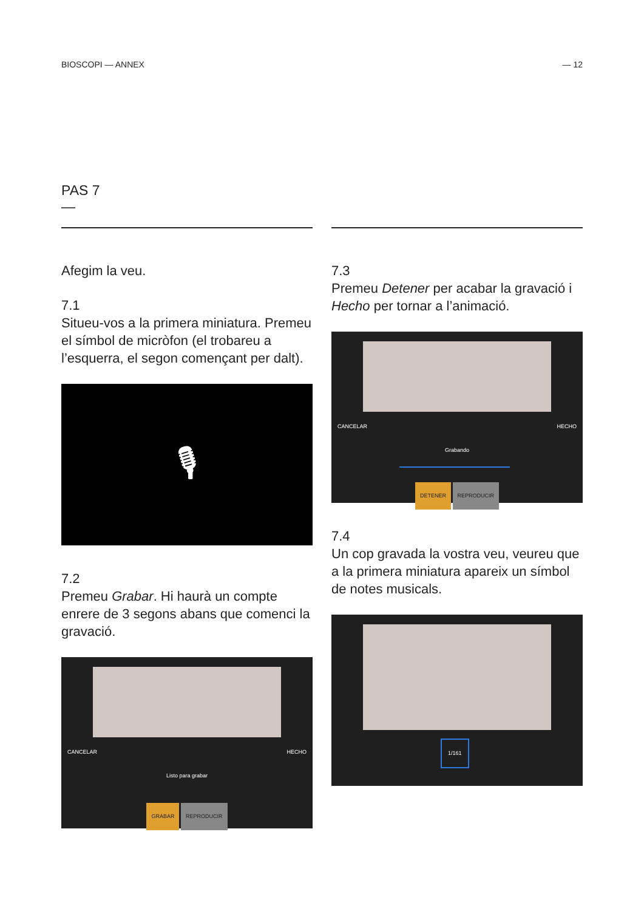BIOSCOPI — ANNEX — 12
PAS 7
—
Afegim la veu.
7.1
Situeu-vos a la primera miniatura. Premeu el símbol de micròfon (el trobareu a l’esquerra, el segon començant per dalt).
🎙
7.2
Premeu Grabar. Hi haurà un compte enrere de 3 segons abans que comenci la gravació.
CANCELAR HECHO
Listo para grabar
GRABAR REPRODUCIR
7.3
Premeu Detener per acabar la gravació i Hecho per tornar a l’animació.
CANCELAR HECHO
Grabando
DETENER REPRODUCIR
7.4
Un cop gravada la vostra veu, veureu que a la primera miniatura apareix un símbol de notes musicals.
1/161